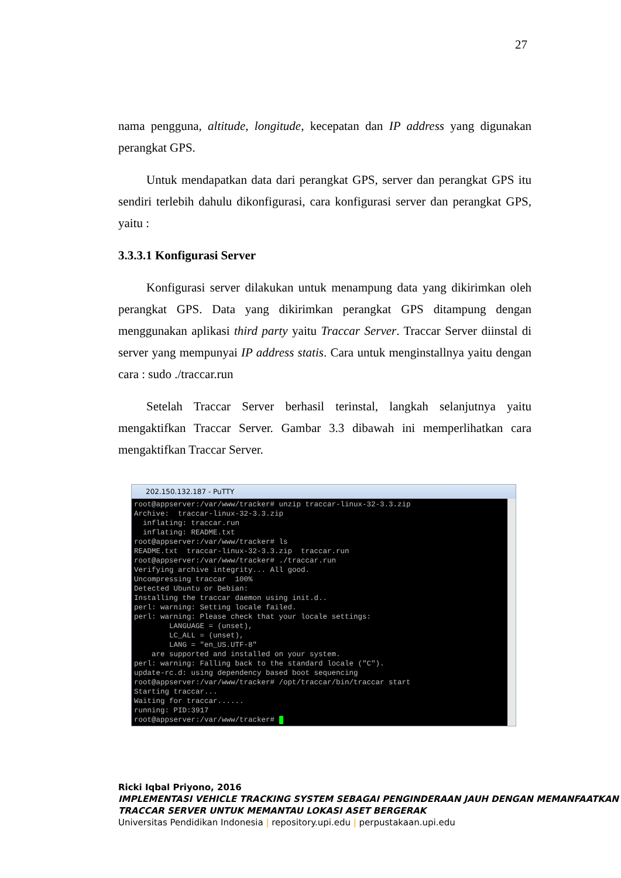27
nama pengguna, altitude, longitude, kecepatan dan IP address yang digunakan perangkat GPS.
Untuk mendapatkan data dari perangkat GPS, server dan perangkat GPS itu sendiri terlebih dahulu dikonfigurasi, cara konfigurasi server dan perangkat GPS, yaitu :
3.3.3.1 Konfigurasi Server
Konfigurasi server dilakukan untuk menampung data yang dikirimkan oleh perangkat GPS. Data yang dikirimkan perangkat GPS ditampung dengan menggunakan aplikasi third party yaitu Traccar Server. Traccar Server diinstal di server yang mempunyai IP address statis. Cara untuk menginstallnya yaitu dengan cara : sudo ./traccar.run
Setelah Traccar Server berhasil terinstal, langkah selanjutnya yaitu mengaktifkan Traccar Server. Gambar 3.3 dibawah ini memperlihatkan cara mengaktifkan Traccar Server.
202.150.132.187 - PuTTY
root@appserver:/var/www/tracker# unzip traccar-linux-32-3.3.zip
Archive:  traccar-linux-32-3.3.zip
  inflating: traccar.run
  inflating: README.txt
root@appserver:/var/www/tracker# ls
README.txt  traccar-linux-32-3.3.zip  traccar.run
root@appserver:/var/www/tracker# ./traccar.run
Verifying archive integrity... All good.
Uncompressing traccar  100%
Detected Ubuntu or Debian:
Installing the traccar daemon using init.d..
perl: warning: Setting locale failed.
perl: warning: Please check that your locale settings:
        LANGUAGE = (unset),
        LC_ALL = (unset),
        LANG = "en_US.UTF-8"
    are supported and installed on your system.
perl: warning: Falling back to the standard locale ("C").
update-rc.d: using dependency based boot sequencing
root@appserver:/var/www/tracker# /opt/traccar/bin/traccar start
Starting traccar...
Waiting for traccar......
running: PID:3917
root@appserver:/var/www/tracker#  
Ricki Iqbal Priyono, 2016
IMPLEMENTASI VEHICLE TRACKING SYSTEM SEBAGAI PENGINDERAAN JAUH DENGAN MEMANFAATKAN TRACCAR SERVER UNTUK MEMANTAU LOKASI ASET BERGERAK
Universitas Pendidikan Indonesia | repository.upi.edu | perpustakaan.upi.edu